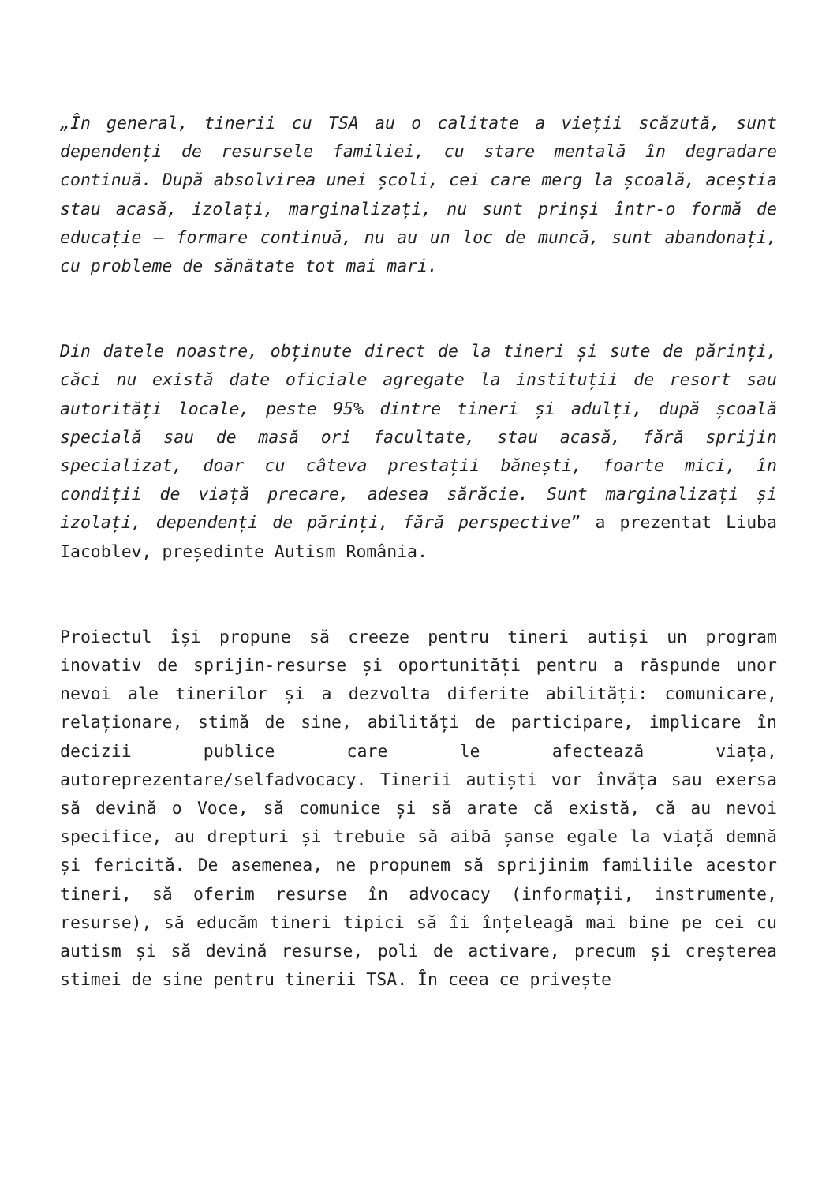„În general, tinerii cu TSA au o calitate a vieții scăzută, sunt dependenți de resursele familiei, cu stare mentală în degradare continuă. După absolvirea unei școli, cei care merg la școală, aceștia stau acasă, izolați, marginalizați, nu sunt prinși într-o formă de educație – formare continuă, nu au un loc de muncă, sunt abandonați, cu probleme de sănătate tot mai mari.
Din datele noastre, obținute direct de la tineri și sute de părinți, căci nu există date oficiale agregate la instituții de resort sau autorități locale, peste 95% dintre tineri și adulți, după școală specială sau de masă ori facultate, stau acasă, fără sprijin specializat, doar cu câteva prestații bănești, foarte mici, în condiții de viață precare, adesea sărăcie. Sunt marginalizați și izolați, dependenți de părinți, fără perspective” a prezentat Liuba Iacoblev, președinte Autism România.
Proiectul își propune să creeze pentru tineri autiși un program inovativ de sprijin-resurse și oportunități pentru a răspunde unor nevoi ale tinerilor și a dezvolta diferite abilități: comunicare, relaționare, stimă de sine, abilități de participare, implicare în decizii publice care le afectează viața, autoreprezentare/selfadvocacy. Tinerii autiști vor învăța sau exersa să devină o Voce, să comunice și să arate că există, că au nevoi specifice, au drepturi și trebuie să aibă șanse egale la viață demnă și fericită. De asemenea, ne propunem să sprijinim familiile acestor tineri, să oferim resurse în advocacy (informații, instrumente, resurse), să educăm tineri tipici să îi înțeleagă mai bine pe cei cu autism și să devină resurse, poli de activare, precum și creșterea stimei de sine pentru tinerii TSA. În ceea ce privește